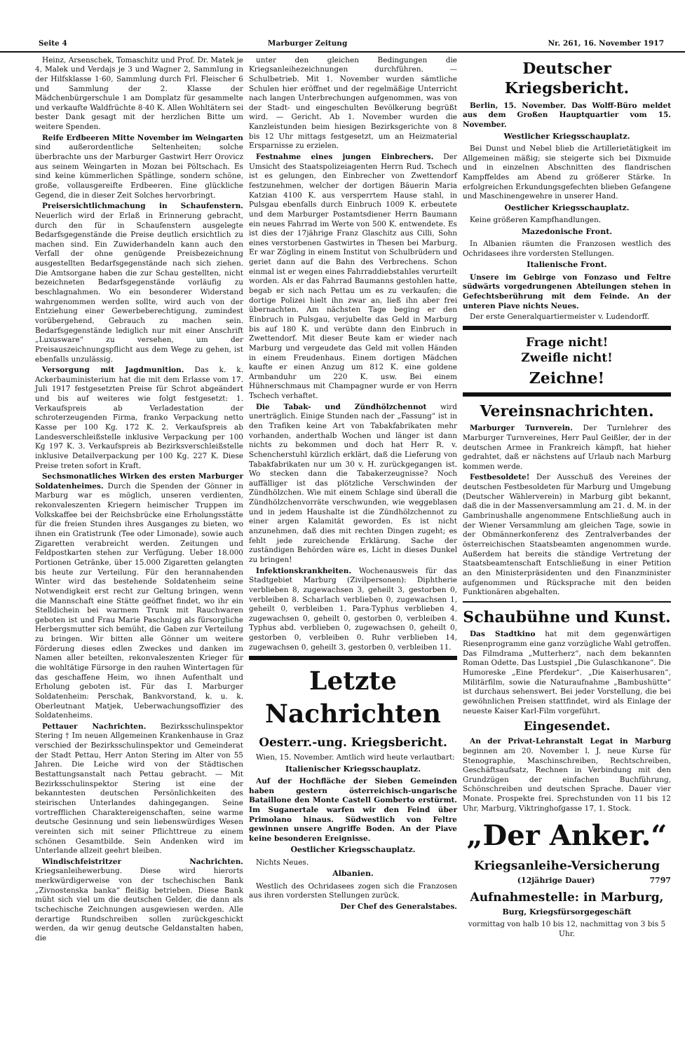Seite 4 Marburger Zeitung Nr. 261, 16. November 1917
Heinz, Arsenschek, Tomaschitz und Prof. Dr. Matek je 4, Malek und Verdajs je 3 und Wagner 2, Sammlung in der Hilfsklasse 1·60, Sammlung durch Frl. Fleischer 6 und Sammlung der 2. Klasse der Mädchenbürgerschule 1 am Domplatz für gesammelte und verkaufte Waldfrüchte 8·40 K. Allen Wohltätern sei bester Dank gesagt mit der herzlichen Bitte um weitere Spenden.
Reife Erdbeeren Mitte November im Weingarten sind außerordentliche Seltenheiten; solche überbrachte uns der Marburger Gastwirt Herr Orovicz aus seinem Weingarten in Mozan bei Pöltschach. Es sind keine kümmerlichen Spätlinge, sondern schöne, große, vollausgereifte Erdbeeren. Eine glückliche Gegend, die in dieser Zeit Solches hervorbringt.
Preisersichtlichmachung in Schaufenstern. Neuerlich wird der Erlaß in Erinnerung gebracht, durch den für in Schaufenstern ausgelegte Bedarfsgegenstände die Preise deutlich ersichtlich zu machen sind. Ein Zuwiderhandeln kann auch den Verfall der ohne genügende Preisbezeichnung ausgestellten Bedarfsgegenstände nach sich ziehen. Die Amtsorgane haben die zur Schau gestellten, nicht bezeichneten Bedarfsgegenstände vorläufig zu beschlagnahmen. Wo ein besonderer Widerstand wahrgenommen werden sollte, wird auch von der Entziehung einer Gewerbeberechtigung, zumindest vorübergehend, Gebrauch zu machen sein. Bedarfsgegenstände lediglich nur mit einer Anschrift „Luxusware“ zu versehen, um der Preisauszeichnungspflicht aus dem Wege zu gehen, ist ebenfalls unzulässig.
Versorgung mit Jagdmunition. Das k. k. Ackerbauministerium hat die mit dem Erlasse vom 17. Juli 1917 festgesetzten Preise für Schrot abgeändert und bis auf weiteres wie folgt festgesetzt: 1. Verkaufspreis ab Verladestation der schroterzeugenden Firma, franko Verpackung netto Kasse per 100 Kg. 172 K. 2. Verkaufspreis ab Landesverschleißstelle inklusive Verpackung per 100 Kg 197 K. 3. Verkaufspreis ab Bezirksverschleißstelle inklusive Detailverpackung per 100 Kg. 227 K. Diese Preise treten sofort in Kraft.
Sechsmonatliches Wirken des ersten Marburger Soldatenheimes. Durch die Spenden der Gönner in Marburg war es möglich, unseren verdienten, rekonvaleszenten Kriegern heimischer Truppen im Volkskaffee bei der Reichsbrücke eine Erholungsstätte für die freien Stunden ihres Ausganges zu bieten, wo ihnen ein Gratistrunk (Tee oder Limonade), sowie auch Zigaretten verabreicht werden. Zeitungen und Feldpostkarten stehen zur Verfügung. Ueber 18.000 Portionen Getränke, über 15.000 Zigaretten gelangten bis heute zur Verteilung. Für den herannahenden Winter wird das bestehende Soldatenheim seine Notwendigkeit erst recht zur Geltung bringen, wenn die Mannschaft eine Stätte geöffnet findet, wo ihr ein Stelldichein bei warmem Trunk mit Rauchwaren geboten ist und Frau Marie Paschnigg als fürsorgliche Herbergsmutter sich bemüht, die Gaben zur Verteilung zu bringen. Wir bitten alle Gönner um weitere Förderung dieses edlen Zweckes und danken im Namen aller beteilten, rekonvaleszenten Krieger für die wohltätige Fürsorge in den rauhen Wintertagen für das geschaffene Heim, wo ihnen Aufenthalt und Erholung geboten ist. Für das I. Marburger Soldatenheim: Perschak, Bankvorstand, k. u. k. Oberleutnant Matjek, Ueberwachungsoffizier des Soldatenheims.
Pettauer Nachrichten. Bezirksschulinspektor Stering † Im neuen Allgemeinen Krankenhause in Graz verschied der Bezirksschulinspektor und Gemeinderat der Stadt Pettau, Herr Anton Stering im Alter von 55 Jahren. Die Leiche wird von der Städtischen Bestattungsanstalt nach Pettau gebracht. — Mit Bezirksschulinspektor Stering ist eine der bekanntesten deutschen Persönlichkeiten des steirischen Unterlandes dahingegangen. Seine vortrefflichen Charaktereigenschaften, seine warme deutsche Gesinnung und sein liebenswürdiges Wesen vereinten sich mit seiner Pflichttreue zu einem schönen Gesamtbilde. Sein Andenken wird im Unterlande allzeit geehrt bleiben.
Windischfeistritzer Nachrichten. Kriegsanleihewerbung. Diese wird hierorts merkwürdigerweise von der tschechischen Bank „Zivnostenska banka“ fleißig betrieben. Diese Bank müht sich viel um die deutschen Gelder, die dann als tschechische Zeichnungen ausgewiesen werden. Alle derartige Rundschreiben sollen zurückgeschickt werden, da wir genug deutsche Geldanstalten haben, die
unter den gleichen Bedingungen die Kriegsanleihezeichnungen durchführen. — Schulbetrieb. Mit 1. November wurden sämtliche Schulen hier eröffnet und der regelmäßige Unterricht nach langen Unterbrechungen aufgenommen, was von der Stadt- und eingeschulten Bevölkerung begrüßt wird. — Gericht. Ab 1. November wurden die Kanzleistunden beim hiesigen Bezirksgerichte von 8 bis 12 Uhr mittags festgesetzt, um an Heizmaterial Ersparnisse zu erzielen.
Festnahme eines jungen Einbrechers. Der Umsicht des Staatspolizeiagenten Herrn Rud. Tschech ist es gelungen, den Einbrecher von Zwettendorf festzunehmen, welcher der dortigen Bäuerin Maria Katzian 4100 K. aus versperrtem Hause stahl, in Pulsgau ebenfalls durch Einbruch 1009 K. erbeutete und dem Marburger Postamtsdiener Herrn Baumann ein neues Fahrrad im Werte von 500 K. entwendete. Es ist dies der 17jährige Franz Glaschitz aus Cilli, Sohn eines verstorbenen Gastwirtes in Thesen bei Marburg. Er war Zögling in einem Institut von Schulbrüdern und geriet dann auf die Bahn des Verbrechens. Schon einmal ist er wegen eines Fahrraddiebstahles verurteilt worden. Als er das Fahrrad Baumanns gestohlen hatte, begab er sich nach Pettau um es zu verkaufen; die dortige Polizei hielt ihn zwar an, ließ ihn aber frei übernachten. Am nächsten Tage beging er den Einbruch in Pulsgau, verjubelte das Geld in Marburg bis auf 180 K. und verübte dann den Einbruch in Zwettendorf. Mit dieser Beute kam er wieder nach Marburg und vergeudete das Geld mit vollen Händen in einem Freudenhaus. Einem dortigen Mädchen kaufte er einen Anzug um 812 K. eine goldene Armbanduhr um 220 K. usw. Bei einem Hühnerschmaus mit Champagner wurde er von Herrn Tschech verhaftet.
Die Tabak- und Zündhölzchennot wird unerträglich. Einige Stunden nach der „Fassung“ ist in den Trafiken keine Art von Tabakfabrikaten mehr vorhanden, anderthalb Wochen und länger ist dann nichts zu bekommen und doch hat Herr R. v. Schencherstuhl kürzlich erklärt, daß die Lieferung von Tabakfabrikaten nur um 30 v. H. zurückgegangen ist. Wo stecken dann die Tabakerzeugnisse? Noch auffälliger ist das plötzliche Verschwinden der Zündhölzchen. Wie mit einem Schlage sind überall die Zündhölzchenvorräte verschwunden, wie weggeblasen und in jedem Haushalte ist die Zündhölzchennot zu einer argen Kalamität geworden. Es ist nicht anzunehmen, daß dies mit rechten Dingen zugeht; es fehlt jede zureichende Erklärung. Sache der zuständigen Behörden wäre es, Licht in dieses Dunkel zu bringen!
Infektionskrankheiten. Wochenausweis für das Stadtgebiet Marburg (Zivilpersonen): Diphtherie verblieben 8, zugewachsen 3, geheilt 3, gestorben 0, verbleiben 8. Scharlach verblieben 0, zugewachsen 1, geheilt 0, verbleiben 1. Para-Typhus verblieben 4, zugewachsen 0, geheilt 0, gestorben 0, verbleiben 4. Typhus abd. verblieben 0, zugewachsen 0, geheilt 0, gestorben 0, verbleiben 0. Ruhr verblieben 14, zugewachsen 0, geheilt 3, gestorben 0, verbleiben 11.
Letzte Nachrichten
Oesterr.-ung. Kriegsbericht.
Wien, 15. November. Amtlich wird heute verlautbart:
Italienischer Kriegsschauplatz.
Auf der Hochfläche der Sieben Gemeinden haben gestern österreichisch-ungarische Bataillone den Monte Castell Gomberto erstürmt. Im Suganertale warfen wir den Feind über Primolano hinaus. Südwestlich von Feltre gewinnen unsere Angriffe Boden. An der Piave keine besonderen Ereignisse.
Oestlicher Kriegsschauplatz.
Nichts Neues.
Albanien.
Westlich des Ochridasees zogen sich die Franzosen aus ihren vordersten Stellungen zurück.
Der Chef des Generalstabes.
Deutscher Kriegsbericht.
Berlin, 15. November. Das Wolff-Büro meldet aus dem Großen Hauptquartier vom 15. November.
Westlicher Kriegsschauplatz.
Bei Dunst und Nebel blieb die Artillerietätigkeit im Allgemeinen mäßig; sie steigerte sich bei Dixmuide und in einzelnen Abschnitten des flandrischen Kampffeldes am Abend zu größerer Stärke. In erfolgreichen Erkundungsgefechten blieben Gefangene und Maschinengewehre in unserer Hand.
Oestlicher Kriegsschauplatz.
Keine größeren Kampfhandlungen.
Mazedonische Front.
In Albanien räumten die Franzosen westlich des Ochridasees ihre vordersten Stellungen.
Italienische Front.
Unsere im Gebirge von Fonzaso und Feltre südwärts vorgedrungenen Abteilungen stehen in Gefechtsberührung mit dem Feinde. An der unteren Piave nichts Neues.
Der erste Generalquartiermeister v. Ludendorff.
Frage nicht!
Zweifle nicht!
Zeichne!
Vereinsnachrichten.
Marburger Turnverein. Der Turnlehrer des Marburger Turnvereines, Herr Paul Geißler, der in der deutschen Armee in Frankreich kämpft, hat hieher gedrahtet, daß er nächstens auf Urlaub nach Marburg kommen werde.
Festbesoldete! Der Ausschuß des Vereines der deutschen Festbesoldeten für Marburg und Umgebung (Deutscher Wählerverein) in Marburg gibt bekannt, daß die in der Massenversammlung am 21. d. M. in der Gambrinushalle angenommene Entschließung auch in der Wiener Versammlung am gleichen Tage, sowie in der Obmännerkonferenz des Zentralverbandes der österreichischen Staatsbeamten angenommen wurde. Außerdem hat bereits die ständige Vertretung der Staatsbeamtenschaft Entschließung in einer Petition an den Ministerpräsidenten und den Finanzminister aufgenommen und Rücksprache mit den beiden Funktionären abgehalten.
Schaubühne und Kunst.
Das Stadtkino hat mit dem gegenwärtigen Riesenprogramm eine ganz vorzügliche Wahl getroffen. Das Filmdrama „Mutterherz“, nach dem bekannten Roman Odette. Das Lustspiel „Die Gulaschkanone“. Die Humoreske „Eine Pferdekur“. „Die Kaiserhusaren“, Militärfilm, sowie die Naturaufnahme „Bambushütte“ ist durchaus sehenswert. Bei jeder Vorstellung, die bei gewöhnlichen Preisen stattfindet, wird als Einlage der neueste Kaiser Karl-Film vorgeführt.
Eingesendet.
An der Privat-Lehranstalt Legat in Marburg beginnen am 20. November l. J. neue Kurse für Stenographie, Maschinschreiben, Rechtschreiben, Geschäftsaufsatz, Rechnen in Verbindung mit den Grundzügen der einfachen Buchführung, Schönschreiben und deutschen Sprache. Dauer vier Monate. Prospekte frei. Sprechstunden von 11 bis 12 Uhr, Marburg, Viktringhofgasse 17, 1. Stock.
„Der Anker.“
Kriegsanleihe-Versicherung
(12jährige Dauer) 7797
Aufnahmestelle: in Marburg,
Burg, Kriegsfürsorgegeschäft
vormittag von halb 10 bis 12, nachmittag von 3 bis 5 Uhr.